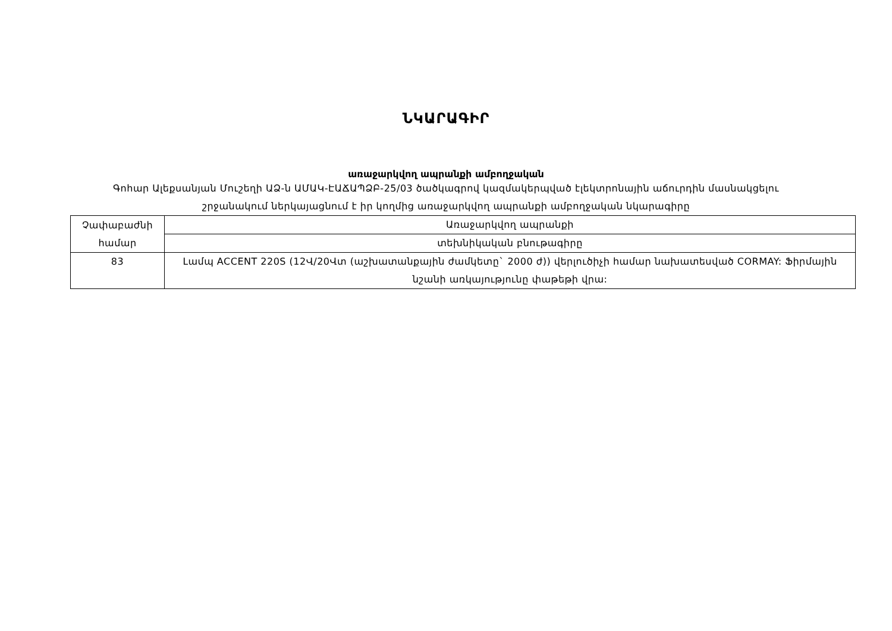ՆԿԱՐԱԳԻՐ
առաջարկվող ապրանքի ամբողջական
Գոհար Ալեքսանյան Մուշեղի ԱՁ-ն ԱՄԱԿ-ԷԱՃԱՊՁԲ-25/03 ծածկագրով կազմակերպված էլեկտրոնային աճուրդին մասնակցելու
շրջանակում ներկայացնում է իր կողմից առաջարկվող ապրանքի ամբողջական նկարագիրը
| Չափաբաժնի համար | Առաջարկվող ապրանքի |
| --- | --- |
| | տեխնիկական բնութագիրը |
| 83 | Լամպ ACCENT 220S (12Վ/20Վտ (աշխատանքային ժամկետը` 2000 ժ)) վերլուծիչի համար նախատեսված CORMAY: Ֆիրմային նշանի առկայությունը փաթեթի վրա: |